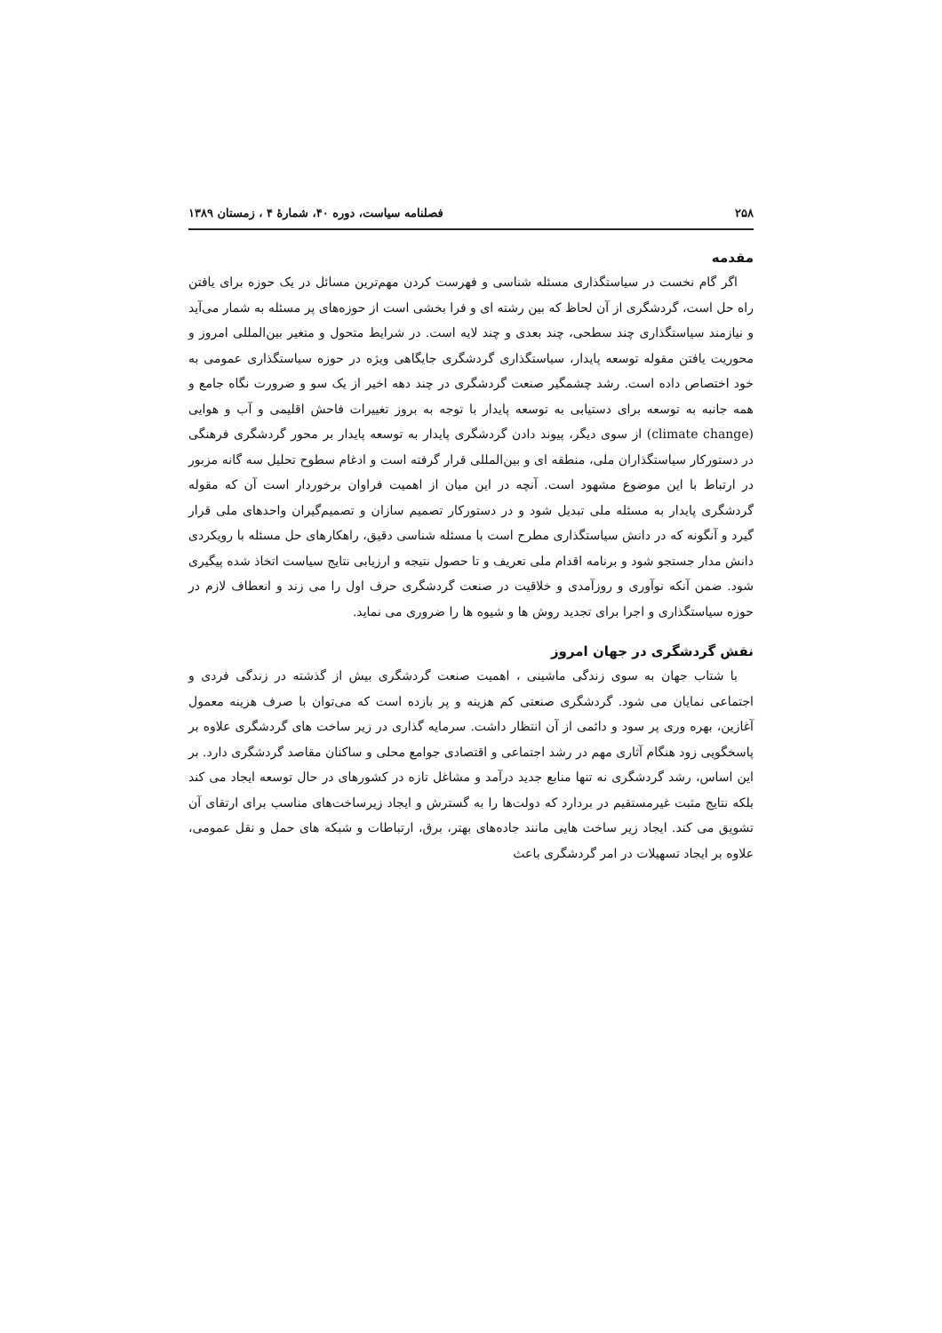۲۵۸ فصلنامه سیاست، دوره ۴۰، شمارهٔ ۴ ، زمستان ۱۳۸۹
مقدمه
اگر گام نخست در سیاستگذاری مسئله شناسی و فهرست کردن مهم‌ترین مسائل در یک حوزه برای یافتن راه حل است، گردشگری از آن لحاظ که بین رشته ای و فرا بخشی است از حوزه‌های پر مسئله به شمار می‌آید و نیازمند سیاستگذاری چند سطحی، چند بعدی و چند لایه است. در شرایط متحول و متغیر بین‌المللی امروز و محوریت یافتن مقوله توسعه پایدار، سیاستگذاری گردشگری جایگاهی ویژه در حوزه سیاستگذاری عمومی به خود اختصاص داده است. رشد چشمگیر صنعت گردشگری در چند دهه اخیر از یک سو و ضرورت نگاه جامع و همه جانبه به توسعه برای دستیابی به توسعه پایدار با توجه به بروز تغییرات فاحش اقلیمی و آب و هوایی (climate change) از سوی دیگر، پیوند دادن گردشگری پایدار به توسعه پایدار بر محور گردشگری فرهنگی در دستورکار سیاستگذاران ملی، منطقه ای و بین‌المللی قرار گرفته است و ادغام سطوح تحلیل سه گانه مزبور در ارتباط با این موضوع مشهود است. آنچه در این میان از اهمیت فراوان برخوردار است آن که مقوله گردشگری پایدار به مسئله ملی تبدیل شود و در دستورکار تصمیم سازان و تصمیم‌گیران واحدهای ملی قرار گیرد و آنگونه که در دانش سیاستگذاری مطرح است با مسئله شناسی دقیق، راهکارهای حل مسئله با رویکردی دانش مدار جستجو شود و برنامه اقدام ملی تعریف و تا حصول نتیجه و ارزیابی نتایج سیاست اتخاذ شده پیگیری شود. ضمن آنکه نوآوری و روزآمدی و خلاقیت در صنعت گردشگری حرف اول را می زند و انعطاف لازم در حوزه سیاستگذاری و اجرا برای تجدید روش ها و شیوه ها را ضروری می نماید.
نقش گردشگری در جهان امروز
با شتاب جهان به سوی زندگی ماشینی ، اهمیت صنعت گردشگری بیش از گذشته در زندگی فردی و اجتماعی نمایان می شود. گردشگری صنعتی کم هزینه و پر بازده است که می‌توان با صرف هزینه معمول آغازین، بهره وری پر سود و دائمی از آن انتظار داشت. سرمایه گذاری در زیر ساخت های گردشگری علاوه بر پاسخگویی زود هنگام آثاری مهم در رشد اجتماعی و اقتصادی جوامع محلی و ساکنان مقاصد گردشگری دارد. بر این اساس، رشد گردشگری نه تنها منابع جدید درآمد و مشاغل تازه در کشورهای در حال توسعه ایجاد می کند بلکه نتایج مثبت غیرمستقیم در بردارد که دولت‌ها را به گسترش و ایجاد زیرساخت‌های مناسب برای ارتقای آن تشویق می کند. ایجاد زیر ساخت هایی مانند جاده‌های بهتر، برق، ارتباطات و شبکه های حمل و نقل عمومی، علاوه بر ایجاد تسهیلات در امر گردشگری باعث